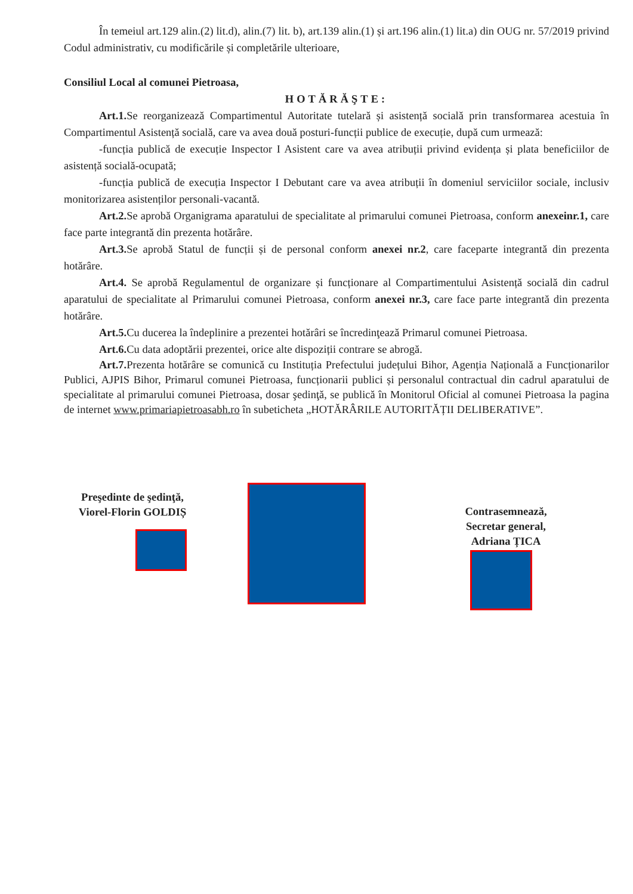În temeiul art.129 alin.(2) lit.d), alin.(7) lit. b), art.139 alin.(1) și art.196 alin.(1) lit.a) din OUG nr. 57/2019 privind Codul administrativ, cu modificările și completările ulterioare,
Consiliul Local al comunei Pietroasa,
HOTĂRĂŞTE:
Art.1. Se reorganizează Compartimentul Autoritate tutelară și asistență socială prin transformarea acestuia în Compartimentul Asistență socială, care va avea două posturi-funcții publice de execuție, după cum urmează:
-funcția publică de execuție Inspector I Asistent care va avea atribuții privind evidența și plata beneficiilor de asistență socială-ocupată;
-funcția publică de execuția Inspector I Debutant care va avea atribuții în domeniul serviciilor sociale, inclusiv monitorizarea asistenților personali-vacantă.
Art.2. Se aprobă Organigrama aparatului de specialitate al primarului comunei Pietroasa, conform anexeinr.1, care face parte integrantă din prezenta hotărâre.
Art.3. Se aprobă Statul de funcții și de personal conform anexei nr.2, care faceparte integrantă din prezenta hotărâre.
Art.4. Se aprobă Regulamentul de organizare și funcționare al Compartimentului Asistență socială din cadrul aparatului de specialitate al Primarului comunei Pietroasa, conform anexei nr.3, care face parte integrantă din prezenta hotărâre.
Art.5. Cu ducerea la îndeplinire a prezentei hotărâri se încredinţează Primarul comunei Pietroasa.
Art.6. Cu data adoptării prezentei, orice alte dispoziții contrare se abrogă.
Art.7. Prezenta hotărâre se comunică cu Instituția Prefectului județului Bihor, Agenția Națională a Funcționarilor Publici, AJPIS Bihor, Primarul comunei Pietroasa, funcționarii publici și personalul contractual din cadrul aparatului de specialitate al primarului comunei Pietroasa, dosar şedinţă, se publică în Monitorul Oficial al comunei Pietroasa la pagina de internet www.primariapietroasabh.ro în subeticheta „HOTĂRÂRILE AUTORITĂȚII DELIBERATIVE”.
Preşedinte de şedinţă,
Viorel-Florin GOLDIȘ
Contrasemnează,
Secretar general,
Adriana ȚICA